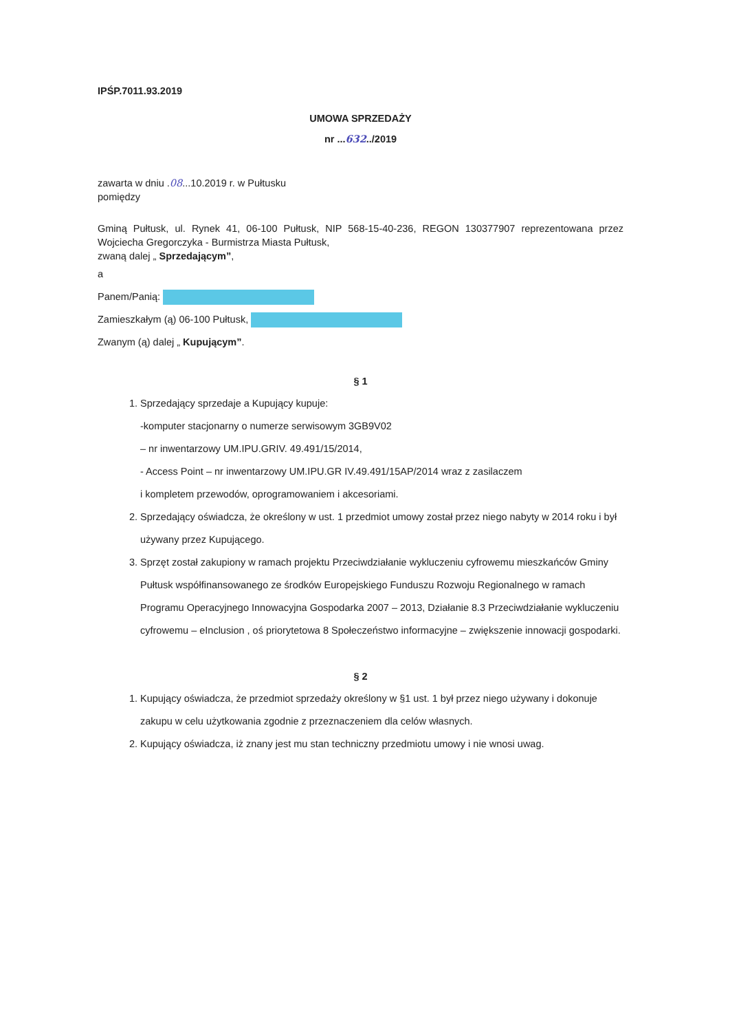IPŚP.7011.93.2019
UMOWA SPRZEDAŻY
nr ...632../2019
zawarta w dniu .08...10.2019 r. w Pułtusku
pomiędzy
Gminą Pułtusk, ul. Rynek 41, 06-100 Pułtusk, NIP 568-15-40-236, REGON 130377907 reprezentowana przez Wojciecha Gregorczyka - Burmistrza Miasta Pułtusk,
zwaną dalej „ Sprzedającym”,
a
Panem/Panią:
Zamieszkałym (ą) 06-100 Pułtusk,
Zwanym (ą) dalej „ Kupującym”.
§ 1
1. Sprzedający sprzedaje a Kupujący kupuje:
-komputer stacjonarny o numerze serwisowym 3GB9V02
– nr inwentarzowy UM.IPU.GRIV. 49.491/15/2014,
- Access Point – nr inwentarzowy UM.IPU.GR IV.49.491/15AP/2014 wraz z zasilaczem
i kompletem przewodów, oprogramowaniem i akcesoriami.
2. Sprzedający oświadcza, że określony w ust. 1 przedmiot umowy został przez niego nabyty w 2014 roku i był używany przez Kupującego.
3. Sprzęt został zakupiony w ramach projektu Przeciwdziałanie wykluczeniu cyfrowemu mieszkańców Gminy Pułtusk współfinansowanego ze środków Europejskiego Funduszu Rozwoju Regionalnego w ramach Programu Operacyjnego Innowacyjna Gospodarka 2007 – 2013, Działanie 8.3 Przeciwdziałanie wykluczeniu cyfrowemu – eInclusion , oś priorytetowa 8 Społeczeństwo informacyjne – zwiększenie innowacji gospodarki.
§ 2
1. Kupujący oświadcza, że przedmiot sprzedaży określony w §1 ust. 1 był przez niego używany i dokonuje zakupu w celu użytkowania zgodnie z przeznaczeniem dla celów własnych.
2. Kupujący oświadcza, iż znany jest mu stan techniczny przedmiotu umowy i nie wnosi uwag.